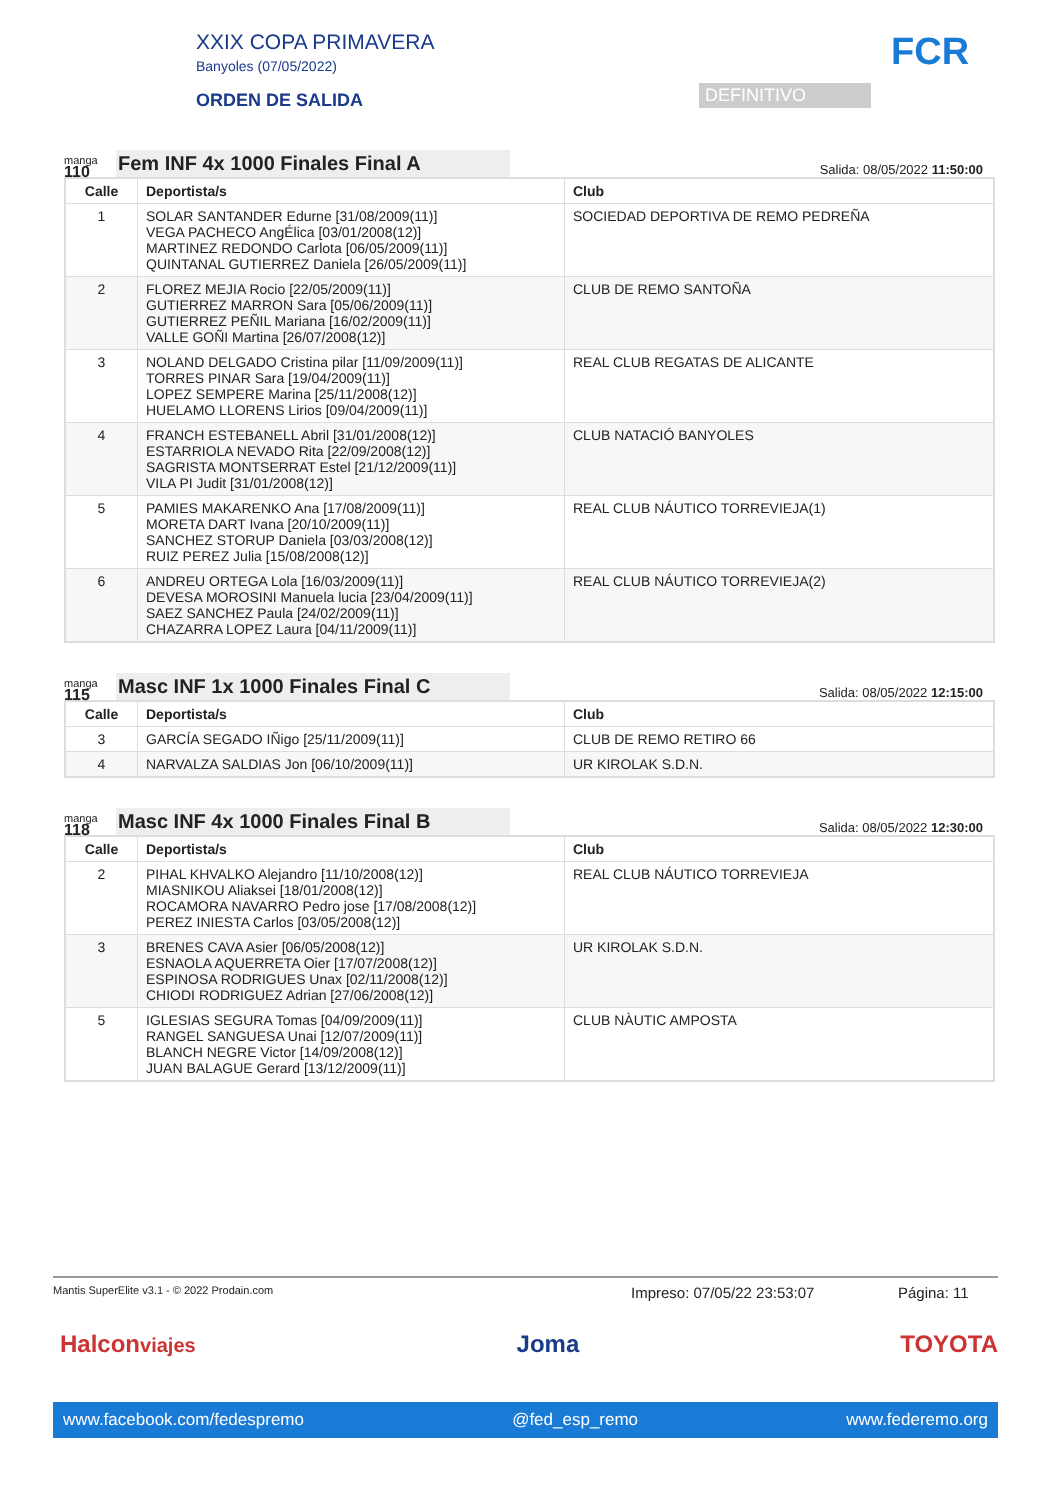XXIX COPA PRIMAVERA
Banyoles (07/05/2022)
ORDEN DE SALIDA
DEFINITIVO
FCR
manga
110
Fem INF 4x 1000 Finales Final A
Salida: 08/05/2022 11:50:00
| Calle | Deportista/s | Club |
| --- | --- | --- |
| 1 | SOLAR SANTANDER Edurne [31/08/2009(11)] VEGA PACHECO AngÉlica [03/01/2008(12)] MARTINEZ REDONDO Carlota [06/05/2009(11)] QUINTANAL GUTIERREZ Daniela [26/05/2009(11)] | SOCIEDAD DEPORTIVA DE REMO PEDREÑA |
| 2 | FLOREZ MEJIA Rocio [22/05/2009(11)] GUTIERREZ MARRON Sara [05/06/2009(11)] GUTIERREZ PEÑIL Mariana [16/02/2009(11)] VALLE GOÑI Martina [26/07/2008(12)] | CLUB DE REMO SANTOÑA |
| 3 | NOLAND DELGADO Cristina pilar [11/09/2009(11)] TORRES PINAR Sara [19/04/2009(11)] LOPEZ SEMPERE Marina [25/11/2008(12)] HUELAMO LLORENS Lirios [09/04/2009(11)] | REAL CLUB REGATAS DE ALICANTE |
| 4 | FRANCH ESTEBANELL Abril [31/01/2008(12)] ESTARRIOLA NEVADO Rita [22/09/2008(12)] SAGRISTA MONTSERRAT Estel [21/12/2009(11)] VILA PI Judit [31/01/2008(12)] | CLUB NATACIÓ BANYOLES |
| 5 | PAMIES MAKARENKO Ana [17/08/2009(11)] MORETA DART Ivana [20/10/2009(11)] SANCHEZ STORUP Daniela [03/03/2008(12)] RUIZ PEREZ Julia [15/08/2008(12)] | REAL CLUB NÁUTICO TORREVIEJA(1) |
| 6 | ANDREU ORTEGA Lola [16/03/2009(11)] DEVESA MOROSINI Manuela lucia [23/04/2009(11)] SAEZ SANCHEZ Paula [24/02/2009(11)] CHAZARRA LOPEZ Laura [04/11/2009(11)] | REAL CLUB NÁUTICO TORREVIEJA(2) |
manga
115
Masc INF 1x 1000 Finales Final C
Salida: 08/05/2022 12:15:00
| Calle | Deportista/s | Club |
| --- | --- | --- |
| 3 | GARCÍA SEGADO IÑigo [25/11/2009(11)] | CLUB DE REMO RETIRO 66 |
| 4 | NARVALZA SALDIAS Jon [06/10/2009(11)] | UR KIROLAK S.D.N. |
manga
118
Masc INF 4x 1000 Finales Final B
Salida: 08/05/2022 12:30:00
| Calle | Deportista/s | Club |
| --- | --- | --- |
| 2 | PIHAL KHVALKO Alejandro [11/10/2008(12)] MIASNIKOU Aliaksei [18/01/2008(12)] ROCAMORA NAVARRO Pedro jose [17/08/2008(12)] PEREZ INIESTA Carlos [03/05/2008(12)] | REAL CLUB NÁUTICO TORREVIEJA |
| 3 | BRENES CAVA Asier [06/05/2008(12)] ESNAOLA AQUERRETA Oier [17/07/2008(12)] ESPINOSA RODRIGUES Unax [02/11/2008(12)] CHIODI RODRIGUEZ Adrian [27/06/2008(12)] | UR KIROLAK S.D.N. |
| 5 | IGLESIAS SEGURA Tomas [04/09/2009(11)] RANGEL SANGUESA Unai [12/07/2009(11)] BLANCH NEGRE Victor [14/09/2008(12)] JUAN BALAGUE Gerard [13/12/2009(11)] | CLUB NÀUTIC AMPOSTA |
Mantis SuperElite v3.1 - © 2022 Prodain.com Impreso: 07/05/22 23:53:07 Página: 11
Halconviajes Joma TOYOTA
www.facebook.com/fedespremo @fed_esp_remo www.federemo.org